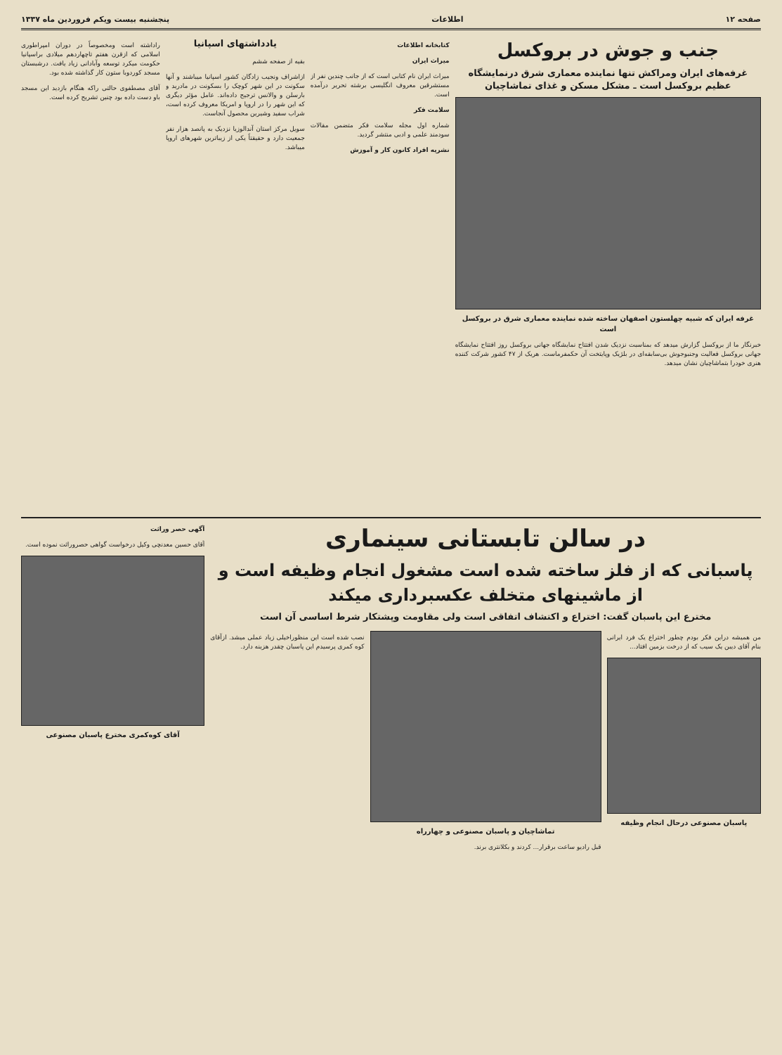صفحه ۱۲ اطلاعات پنجشنبه بیست ویکم فروردین ماه ۱۳۳۷
جنب و جوش در بروکسل
غرفه‌های ایران ومراکش تنها نماینده معماری شرق درنمایشگاه عظیم بروکسل است ـ مشکل مسکن و غذای تماشاچیان
غرفه ایران که شبیه چهلستون اصفهان ساخته شده نماینده معماری شرق در بروکسل است
خبرنگار ما از بروکسل گزارش میدهد که بمناسبت نزدیک شدن افتتاح نمایشگاه جهانی بروکسل روز افتتاح نمایشگاه جهانی بروکسل فعالیت وجنبوجوش بی‌سابقه‌ای در بلژیک وپایتخت آن حکمفرماست. هریک از ۴۷ کشور شرکت کننده هنری خودرا بتماشاچیان نشان میدهد.
کتابخانه اطلاعات
میراث ایران
میراث ایران نام کتابی است که از جانب چندین نفر از مستشرقین معروف انگلیسی برشته تحریر درآمده است.
سلامت فکر
شماره اول مجله سلامت فکر متضمن مقالات سودمند علمی و ادبی منتشر گردید.
نشریه افراد کانون کار و آموزش
یادداشتهای اسپانیا
بقیه از صفحه ششم
ازاشراف ونجیب زادگان کشور اسپانیا میباشند و آنها سکونت در این شهر کوچک را بسکونت در مادرید و بارسلن و والانس ترجیح داده‌اند. عامل مؤثر دیگری که این شهر را در اروپا و امریکا معروف کرده است، شراب سفید وشیرین محصول آنجاست.
سویل مرکز استان آندالوزیا نزدیک به پانصد هزار نفر جمعیت دارد و حقیقتاً یکی از زیباترین شهرهای اروپا میباشد.
راداشته است ومخصوصاً در دوران امپراطوری اسلامی که ازقرن هفتم تاچهاردهم میلادی براسپانیا حکومت میکرد توسعه وآبادانی زیاد یافت. درشبستان مسجد کوردوبا ستون کار گذاشته شده بود.
آقای مصطفوی حالتی راکه هنگام بازدید این مسجد باو دست داده بود چنین تشریح کرده است.
در سالن تابستانی سینماری
پاسبانی که از فلز ساخته شده است مشغول انجام وظیفه است و از ماشینهای متخلف عکسبرداری میکند
مخترع این پاسبان گفت: اختراع و اکتشاف اتفاقی است ولی مقاومت وپشتکار شرط اساسی آن است
من همیشه دراین فکر بودم چطور اختراع یک فرد ایرانی بنام آقای دیبن یک سیب که از درخت بزمین افتاد...
پاسبان مصنوعی درحال انجام وظیفه
تماشاچیان و پاسبان مصنوعی و چهارراه
قبل رادیو ساعت برقرار... کردند و بکلانتری برند.
نصب شده است این منظوراخیلی زیاد عملی میشد. ازآقای کوه کمری پرسیدم این پاسبان چقدر هزینه دارد.
آگهی حصر وراثت
آقای حسین معدنچی وکیل درخواست گواهی حصروراثت نموده است.
آقای کوه‌کمری مخترع پاسبان مصنوعی